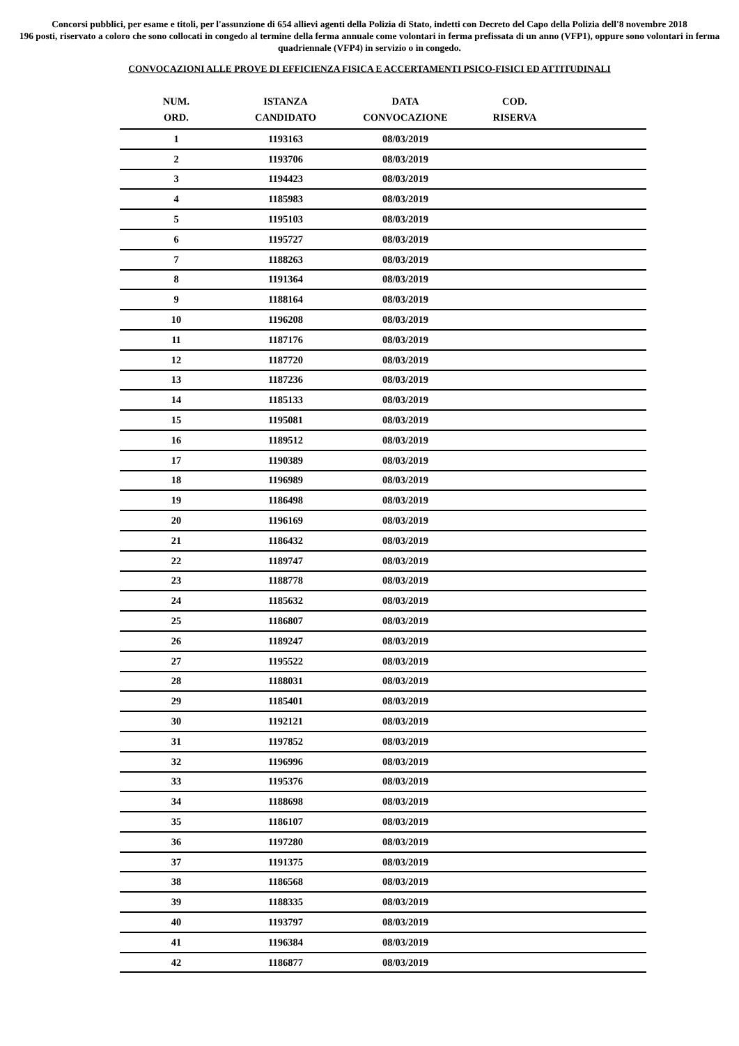Concorsi pubblici, per esame e titoli, per l'assunzione di 654 allievi agenti della Polizia di Stato, indetti con Decreto del Capo della Polizia dell'8 novembre 2018
196 posti, riservato a coloro che sono collocati in congedo al termine della ferma annuale come volontari in ferma prefissata di un anno (VFP1), oppure sono volontari in ferma quadriennale (VFP4) in servizio o in congedo.
CONVOCAZIONI ALLE PROVE DI EFFICIENZA FISICA E ACCERTAMENTI PSICO-FISICI ED ATTITUDINALI
| NUM. ORD. | ISTANZA CANDIDATO | DATA CONVOCAZIONE | COD. RISERVA | |
| --- | --- | --- | --- | --- |
| 1 | 1193163 | 08/03/2019 | | |
| 2 | 1193706 | 08/03/2019 | | |
| 3 | 1194423 | 08/03/2019 | | |
| 4 | 1185983 | 08/03/2019 | | |
| 5 | 1195103 | 08/03/2019 | | |
| 6 | 1195727 | 08/03/2019 | | |
| 7 | 1188263 | 08/03/2019 | | |
| 8 | 1191364 | 08/03/2019 | | |
| 9 | 1188164 | 08/03/2019 | | |
| 10 | 1196208 | 08/03/2019 | | |
| 11 | 1187176 | 08/03/2019 | | |
| 12 | 1187720 | 08/03/2019 | | |
| 13 | 1187236 | 08/03/2019 | | |
| 14 | 1185133 | 08/03/2019 | | |
| 15 | 1195081 | 08/03/2019 | | |
| 16 | 1189512 | 08/03/2019 | | |
| 17 | 1190389 | 08/03/2019 | | |
| 18 | 1196989 | 08/03/2019 | | |
| 19 | 1186498 | 08/03/2019 | | |
| 20 | 1196169 | 08/03/2019 | | |
| 21 | 1186432 | 08/03/2019 | | |
| 22 | 1189747 | 08/03/2019 | | |
| 23 | 1188778 | 08/03/2019 | | |
| 24 | 1185632 | 08/03/2019 | | |
| 25 | 1186807 | 08/03/2019 | | |
| 26 | 1189247 | 08/03/2019 | | |
| 27 | 1195522 | 08/03/2019 | | |
| 28 | 1188031 | 08/03/2019 | | |
| 29 | 1185401 | 08/03/2019 | | |
| 30 | 1192121 | 08/03/2019 | | |
| 31 | 1197852 | 08/03/2019 | | |
| 32 | 1196996 | 08/03/2019 | | |
| 33 | 1195376 | 08/03/2019 | | |
| 34 | 1188698 | 08/03/2019 | | |
| 35 | 1186107 | 08/03/2019 | | |
| 36 | 1197280 | 08/03/2019 | | |
| 37 | 1191375 | 08/03/2019 | | |
| 38 | 1186568 | 08/03/2019 | | |
| 39 | 1188335 | 08/03/2019 | | |
| 40 | 1193797 | 08/03/2019 | | |
| 41 | 1196384 | 08/03/2019 | | |
| 42 | 1186877 | 08/03/2019 | | |